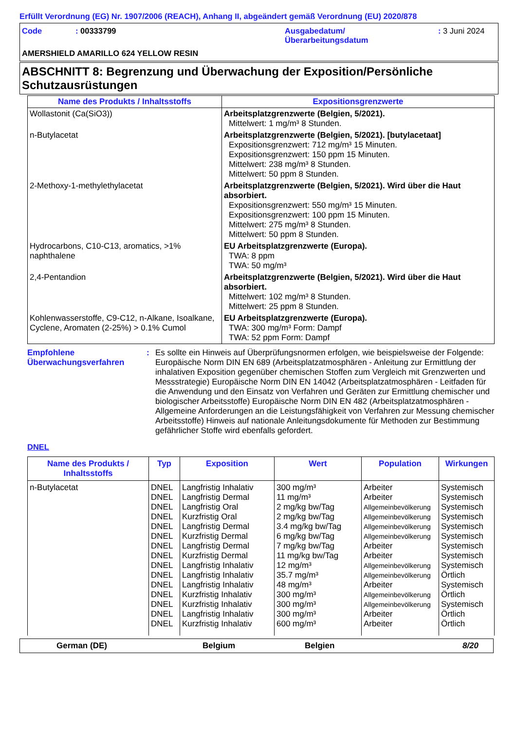Erfüllt Verordnung (EG) Nr. 1907/2006 (REACH), Anhang II, abgeändert gemäß Verordnung (EU) 2020/878
Code : 00333799 Ausgabedatum/
Überarbeitungsdatum
: 3 Juni 2024
AMERSHIELD AMARILLO 624 YELLOW RESIN
ABSCHNITT 8: Begrenzung und Überwachung der Exposition/Persönliche Schutzausrüstungen
| Name des Produkts / Inhaltsstoffs | Expositionsgrenzwerte |
| --- | --- |
| Wollastonit (Ca(SiO3)) | Arbeitsplatzgrenzwerte (Belgien, 5/2021). Mittelwert: 1 mg/m³ 8 Stunden. |
| n-Butylacetat | Arbeitsplatzgrenzwerte (Belgien, 5/2021). [butylacetaat] Expositionsgrenzwert: 712 mg/m³ 15 Minuten. Expositionsgrenzwert: 150 ppm 15 Minuten. Mittelwert: 238 mg/m³ 8 Stunden. Mittelwert: 50 ppm 8 Stunden. |
| 2-Methoxy-1-methylethylacetat | Arbeitsplatzgrenzwerte (Belgien, 5/2021). Wird über die Haut absorbiert. Expositionsgrenzwert: 550 mg/m³ 15 Minuten. Expositionsgrenzwert: 100 ppm 15 Minuten. Mittelwert: 275 mg/m³ 8 Stunden. Mittelwert: 50 ppm 8 Stunden. |
| Hydrocarbons, C10-C13, aromatics, >1% naphthalene | EU Arbeitsplatzgrenzwerte (Europa). TWA: 8 ppm TWA: 50 mg/m³ |
| 2,4-Pentandion | Arbeitsplatzgrenzwerte (Belgien, 5/2021). Wird über die Haut absorbiert. Mittelwert: 102 mg/m³ 8 Stunden. Mittelwert: 25 ppm 8 Stunden. |
| Kohlenwasserstoffe, C9-C12, n-Alkane, Isoalkane, Cyclene, Aromaten (2-25%) > 0.1% Cumol | EU Arbeitsplatzgrenzwerte (Europa). TWA: 300 mg/m³ Form: Dampf TWA: 52 ppm Form: Dampf |
Empfohlene Überwachungsverfahren
: Es sollte ein Hinweis auf Überprüfungsnormen erfolgen, wie beispielsweise der Folgende: Europäische Norm DIN EN 689 (Arbeitsplatzatmosphären - Anleitung zur Ermittlung der inhalativen Exposition gegenüber chemischen Stoffen zum Vergleich mit Grenzwerten und Messstrategie) Europäische Norm DIN EN 14042 (Arbeitsplatzatmosphären - Leitfaden für die Anwendung und den Einsatz von Verfahren und Geräten zur Ermittlung chemischer und biologischer Arbeitsstoffe) Europäische Norm DIN EN 482 (Arbeitsplatzatmosphären - Allgemeine Anforderungen an die Leistungsfähigkeit von Verfahren zur Messung chemischer Arbeitsstoffe) Hinweis auf nationale Anleitungsdokumente für Methoden zur Bestimmung gefährlicher Stoffe wird ebenfalls gefordert.
DNEL
| Name des Produkts / Inhaltsstoffs | Typ | Exposition | Wert | Population | Wirkungen |
| --- | --- | --- | --- | --- | --- |
| n-Butylacetat | DNEL DNEL DNEL DNEL DNEL DNEL DNEL DNEL DNEL DNEL DNEL DNEL DNEL DNEL DNEL | Langfristig Inhalativ Langfristig Dermal Langfristig Oral Kurzfristig Oral Langfristig Dermal Kurzfristig Dermal Langfristig Dermal Kurzfristig Dermal Langfristig Inhalativ Langfristig Inhalativ Langfristig Inhalativ Kurzfristig Inhalativ Kurzfristig Inhalativ Langfristig Inhalativ Kurzfristig Inhalativ | 300 mg/m³ 11 mg/m³ 2 mg/kg bw/Tag 2 mg/kg bw/Tag 3.4 mg/kg bw/Tag 6 mg/kg bw/Tag 7 mg/kg bw/Tag 11 mg/kg bw/Tag 12 mg/m³ 35.7 mg/m³ 48 mg/m³ 300 mg/m³ 300 mg/m³ 300 mg/m³ 600 mg/m³ | Arbeiter Arbeiter Allgemeinbevölkerung Allgemeinbevölkerung Allgemeinbevölkerung Allgemeinbevölkerung Arbeiter Arbeiter Allgemeinbevölkerung Allgemeinbevölkerung Arbeiter Allgemeinbevölkerung Allgemeinbevölkerung Arbeiter Arbeiter | Systemisch Systemisch Systemisch Systemisch Systemisch Systemisch Systemisch Systemisch Systemisch Örtlich Systemisch Örtlich Systemisch Örtlich Örtlich |
German (DE) Belgium Belgien 8/20